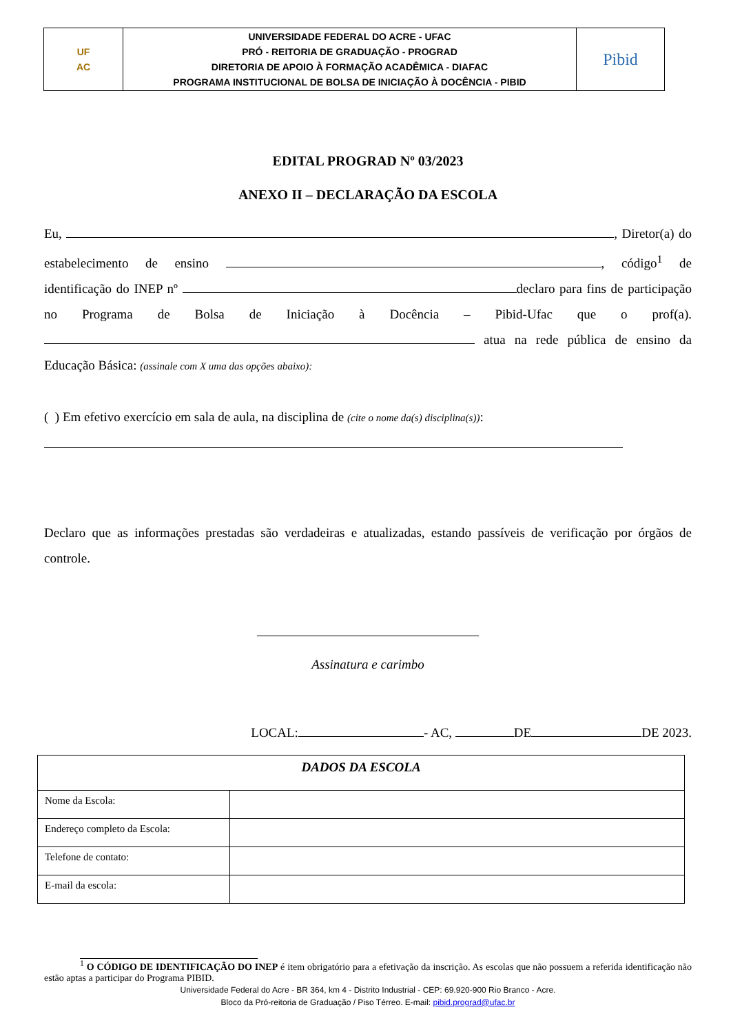| UF AC | UNIVERSIDADE FEDERAL DO ACRE - UFAC PRÓ - REITORIA DE GRADUAÇÃO - PROGRAD DIRETORIA DE APOIO À FORMAÇÃO ACADÊMICA - DIAFAC PROGRAMA INSTITUCIONAL DE BOLSA DE INICIAÇÃO À DOCÊNCIA - PIBID | Pibid |
EDITAL PROGRAD Nº 03/2023
ANEXO II – DECLARAÇÃO DA ESCOLA
Eu, , Diretor(a) do estabelecimento de ensino , código<sup>1</sup> de identificação do INEP nº declaro para fins de participação no Programa de Bolsa de Iniciação à Docência – Pibid-Ufac que o prof(a). atua na rede pública de ensino da Educação Básica: (assinale com X uma das opções abaixo):
( ) Em efetivo exercício em sala de aula, na disciplina de (cite o nome da(s) disciplina(s)):
Declaro que as informações prestadas são verdadeiras e atualizadas, estando passíveis de verificação por órgãos de controle.
Assinatura e carimbo
LOCAL: - AC, DE DE 2023.
| DADOS DA ESCOLA | |
| Nome da Escola: | |
| Endereço completo da Escola: | |
| Telefone de contato: | |
| E-mail da escola: | |
<sup>1</sup> O CÓDIGO DE IDENTIFICAÇÃO DO INEP é item obrigatório para a efetivação da inscrição. As escolas que não possuem a referida identificação não estão aptas a participar do Programa PIBID.
Universidade Federal do Acre - BR 364, km 4 - Distrito Industrial - CEP: 69.920-900 Rio Branco - Acre.
Bloco da Pró-reitoria de Graduação / Piso Térreo. E-mail: pibid.prograd@ufac.br